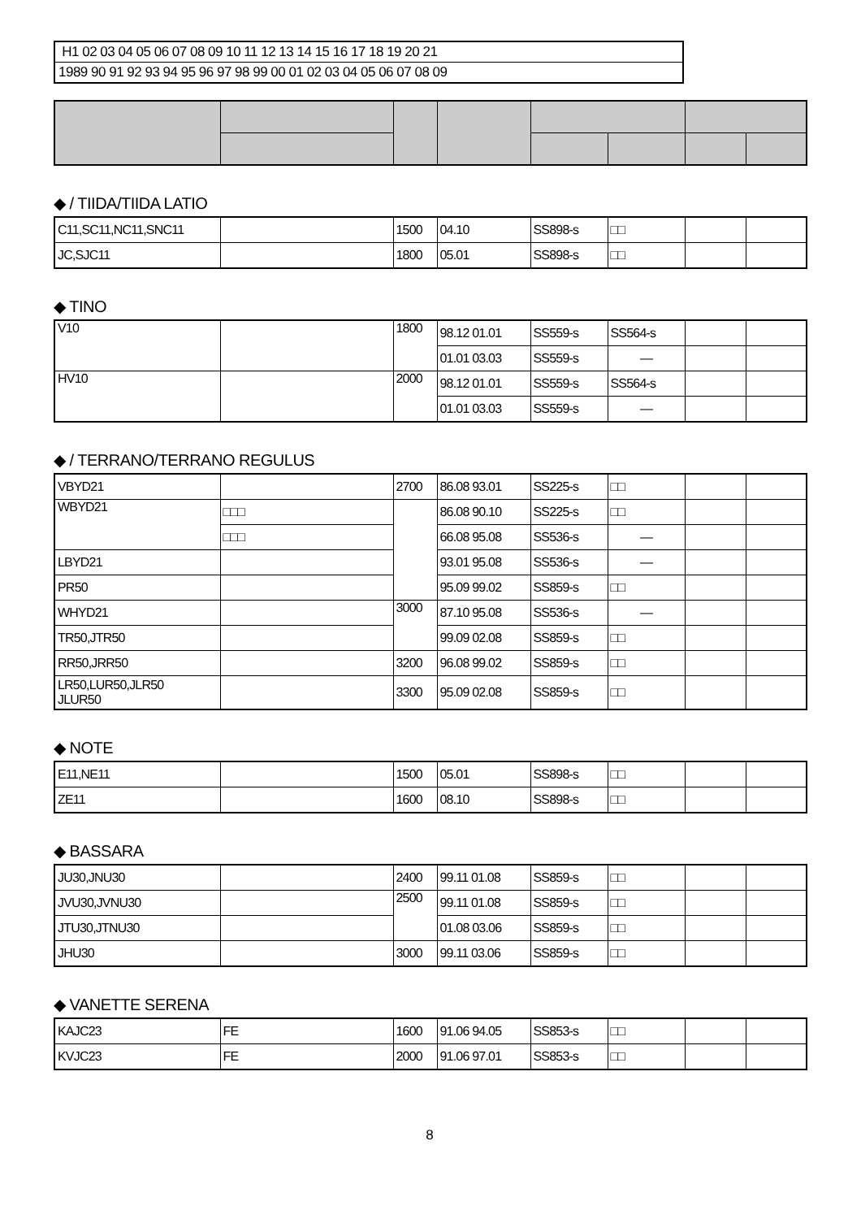H1 02 03 04 05 06 07 08 09 10 11 12 13 14 15 16 17 18 19 20 21
1989 90 91 92 93 94 95 96 97 98 99 00 01 02 03 04 05 06 07 08 09
◆ / TIIDA/TIIDA LATIO
| C11,SC11,NC11,SNC11 | | 1500 | 04.10 | SS898-s | □□ | | |
| JC,SJC11 | | 1800 | 05.01 | SS898-s | □□ | | |
◆ TINO
| V10 | | 1800 | 98.12 01.01 | SS559-s | SS564-s | | |
| | | | 01.01 03.03 | SS559-s | — | | |
| HV10 | | 2000 | 98.12 01.01 | SS559-s | SS564-s | | |
| | | | 01.01 03.03 | SS559-s | — | | |
◆ / TERRANO/TERRANO REGULUS
| VBYD21 | | 2700 | 86.08 93.01 | SS225-s | □□ | | |
| WBYD21 | □□□ | | 86.08 90.10 | SS225-s | □□ | | |
| | □□□ | | 66.08 95.08 | SS536-s | — | | |
| LBYD21 | | | 93.01 95.08 | SS536-s | — | | |
| PR50 | | | 95.09 99.02 | SS859-s | □□ | | |
| WHYD21 | | 3000 | 87.10 95.08 | SS536-s | — | | |
| TR50,JTR50 | | | 99.09 02.08 | SS859-s | □□ | | |
| RR50,JRR50 | | 3200 | 96.08 99.02 | SS859-s | □□ | | |
| LR50,LUR50,JLR50 JLUR50 | | 3300 | 95.09 02.08 | SS859-s | □□ | | |
◆ NOTE
| E11,NE11 | | 1500 | 05.01 | SS898-s | □□ | | |
| ZE11 | | 1600 | 08.10 | SS898-s | □□ | | |
◆ BASSARA
| JU30,JNU30 | | 2400 | 99.11 01.08 | SS859-s | □□ | | |
| JVU30,JVNU30 | | 2500 | 99.11 01.08 | SS859-s | □□ | | |
| JTU30,JTNU30 | | | 01.08 03.06 | SS859-s | □□ | | |
| JHU30 | | 3000 | 99.11 03.06 | SS859-s | □□ | | |
◆ VANETTE SERENA
| KAJC23 | FE | 1600 | 91.06 94.05 | SS853-s | □□ | | |
| KVJC23 | FE | 2000 | 91.06 97.01 | SS853-s | □□ | | |
8